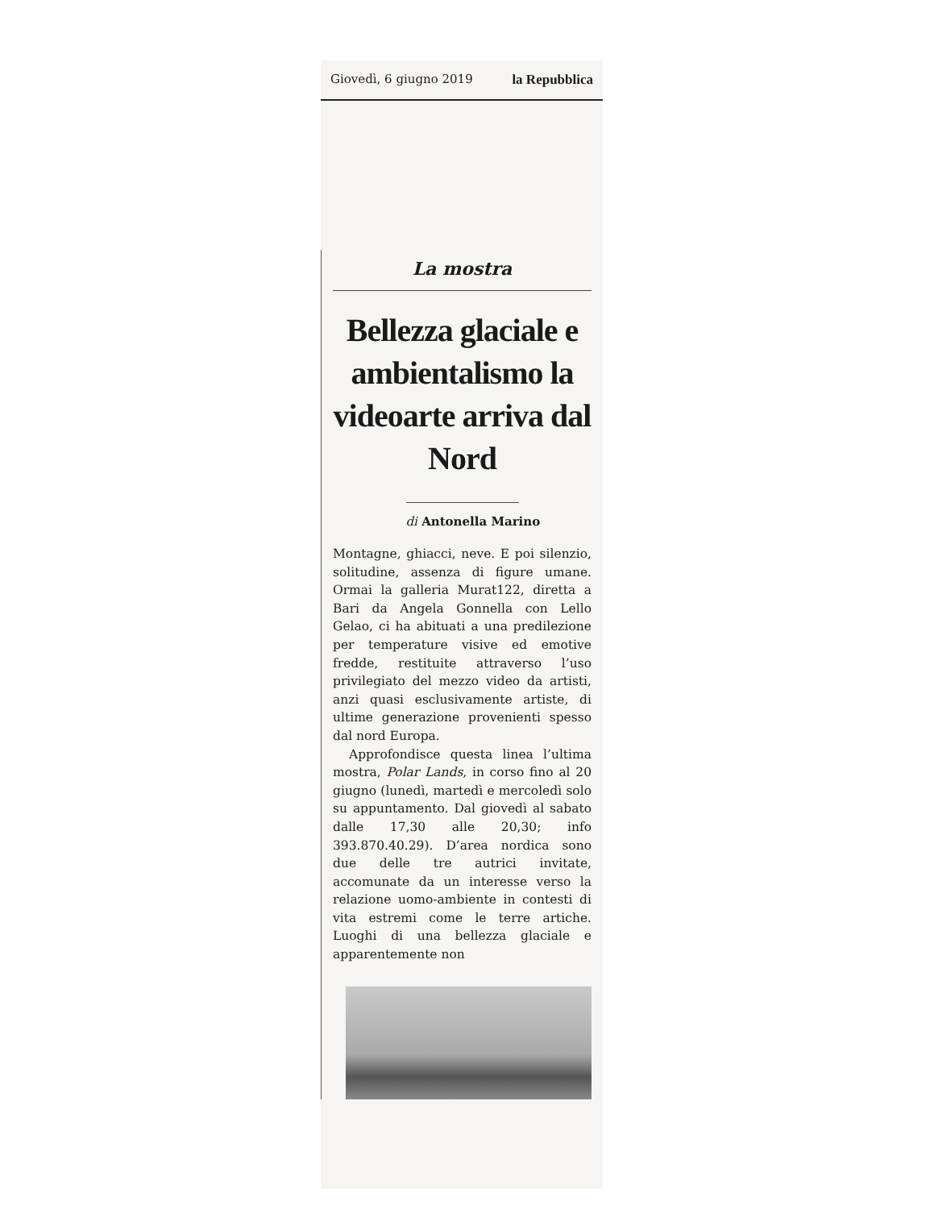Giovedì, 6 giugno 2019 la Repubblica
La mostra
Bellezza glaciale e ambientalismo la videoarte arriva dal Nord
di Antonella Marino
Montagne, ghiacci, neve. E poi silenzio, solitudine, assenza di figure umane. Ormai la galleria Murat122, diretta a Bari da Angela Gonnella con Lello Gelao, ci ha abituati a una predilezione per temperature visive ed emotive fredde, restituite attraverso l’uso privilegiato del mezzo video da artisti, anzi quasi esclusivamente artiste, di ultime generazione provenienti spesso dal nord Europa.
Approfondisce questa linea l’ultima mostra, Polar Lands, in corso fino al 20 giugno (lunedì, martedì e mercoledì solo su appuntamento. Dal giovedì al sabato dalle 17,30 alle 20,30; info 393.870.40.29). D’area nordica sono due delle tre autrici invitate, accomunate da un interesse verso la relazione uomo-ambiente in contesti di vita estremi come le terre artiche. Luoghi di una bellezza glaciale e apparentemente non